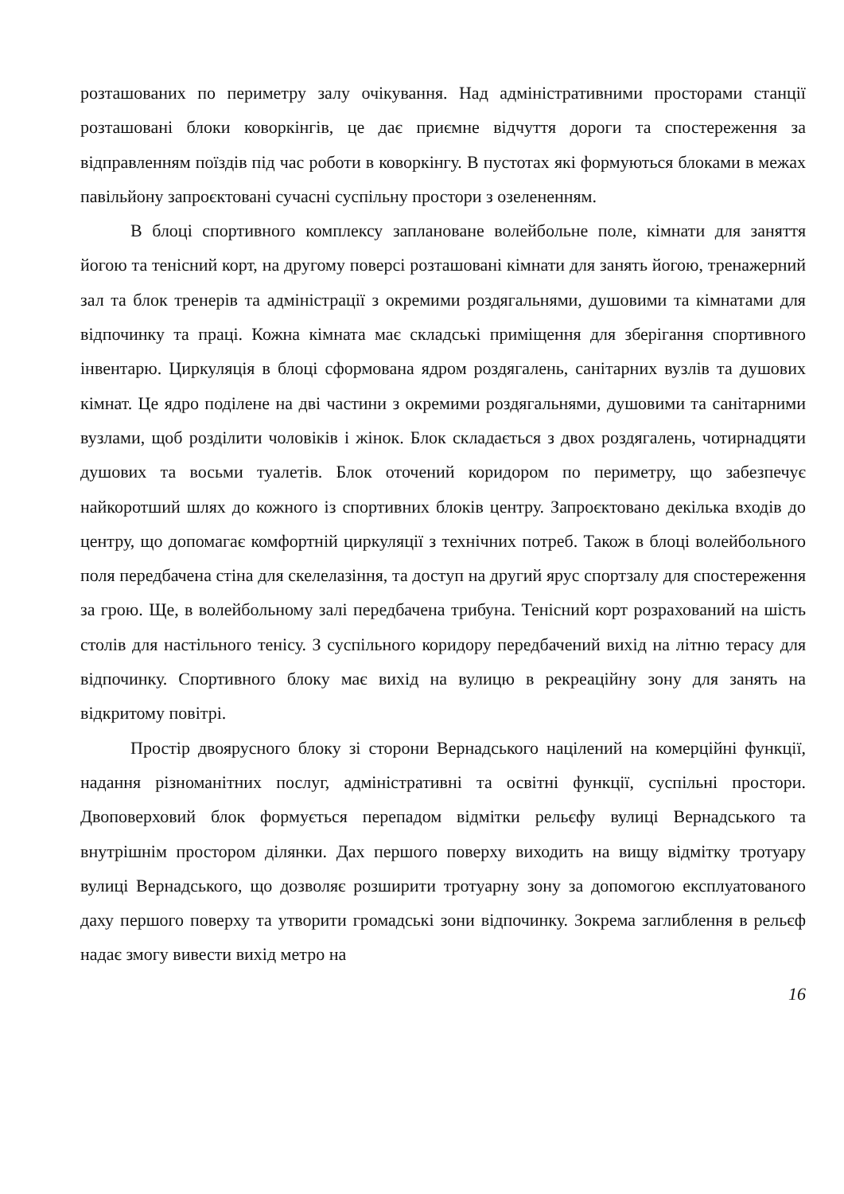розташованих по периметру залу очікування. Над адміністративними просторами станції розташовані блоки коворкінгів, це дає приємне відчуття дороги та спостереження за відправленням поїздів під час роботи в коворкінгу. В пустотах які формуються блоками в межах павільйону запроєктовані сучасні суспільну простори з озелененням.
В блоці спортивного комплексу заплановане волейбольне поле, кімнати для заняття йогою та тенісний корт, на другому поверсі розташовані кімнати для занять йогою, тренажерний зал та блок тренерів та адміністрації з окремими роздягальнями, душовими та кімнатами для відпочинку та праці. Кожна кімната має складські приміщення для зберігання спортивного інвентарю. Циркуляція в блоці сформована ядром роздягалень, санітарних вузлів та душових кімнат. Це ядро поділене на дві частини з окремими роздягальнями, душовими та санітарними вузлами, щоб розділити чоловіків і жінок. Блок складається з двох роздягалень, чотирнадцяти душових та восьми туалетів. Блок оточений коридором по периметру, що забезпечує найкоротший шлях до кожного із спортивних блоків центру. Запроєктовано декілька входів до центру, що допомагає комфортній циркуляції з технічних потреб. Також в блоці волейбольного поля передбачена стіна для скелелазіння, та доступ на другий ярус спортзалу для спостереження за грою. Ще, в волейбольному залі передбачена трибуна. Тенісний корт розрахований на шість столів для настільного тенісу. З суспільного коридору передбачений вихід на літню терасу для відпочинку. Спортивного блоку має вихід на вулицю в рекреаційну зону для занять на відкритому повітрі.
Простір двоярусного блоку зі сторони Вернадського націлений на комерційні функції, надання різноманітних послуг, адміністративні та освітні функції, суспільні простори. Двоповерховий блок формується перепадом відмітки рельєфу вулиці Вернадського та внутрішнім простором ділянки. Дах першого поверху виходить на вищу відмітку тротуару вулиці Вернадського, що дозволяє розширити тротуарну зону за допомогою експлуатованого даху першого поверху та утворити громадські зони відпочинку. Зокрема заглиблення в рельєф надає змогу вивести вихід метро на
16